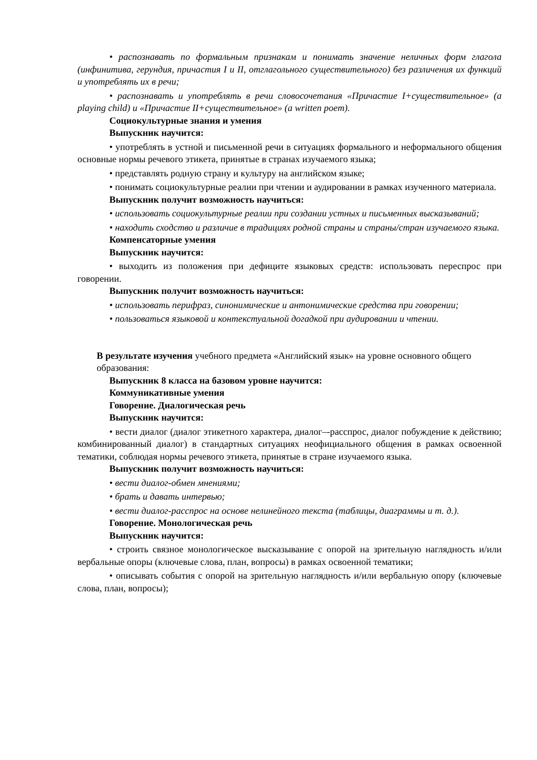• распознавать по формальным признакам и понимать значение неличных форм глагола (инфинитива, герундия, причастия I и II, отглагольного существительного) без различения их функций и употреблять их в речи;
• распознавать и употреблять в речи словосочетания «Причастие I+существительное» (a playing child) и «Причастие II+существительное» (a written poem).
Социокультурные знания и умения
Выпускник научится:
• употреблять в устной и письменной речи в ситуациях формального и неформального общения основные нормы речевого этикета, принятые в странах изучаемого языка;
• представлять родную страну и культуру на английском языке;
• понимать социокультурные реалии при чтении и аудировании в рамках изученного материала.
Выпускник получит возможность научиться:
• использовать социокультурные реалии при создании устных и письменных высказываний;
• находить сходство и различие в традициях родной страны и страны/стран изучаемого языка.
Компенсаторные умения
Выпускник научится:
• выходить из положения при дефиците языковых средств: использовать переспрос при говорении.
Выпускник получит возможность научиться:
• использовать перифраз, синонимические и антонимические средства при говорении;
• пользоваться языковой и контекстуальной догадкой при аудировании и чтении.
В результате изучения учебного предмета «Английский язык» на уровне основного общего образования:
Выпускник 8 класса на базовом уровне научится:
Коммуникативные умения
Говорение. Диалогическая речь
Выпускник научится:
• вести диалог (диалог этикетного характера, диалог–-расспрос, диалог побуждение к действию; комбинированный диалог) в стандартных ситуациях неофициального общения в рамках освоенной тематики, соблюдая нормы речевого этикета, принятые в стране изучаемого языка.
Выпускник получит возможность научиться:
• вести диалог-обмен мнениями;
• брать и давать интервью;
• вести диалог-расспрос на основе нелинейного текста (таблицы, диаграммы и т. д.).
Говорение. Монологическая речь
Выпускник научится:
• строить связное монологическое высказывание с опорой на зрительную наглядность и/или вербальные опоры (ключевые слова, план, вопросы) в рамках освоенной тематики;
• описывать события с опорой на зрительную наглядность и/или вербальную опору (ключевые слова, план, вопросы);